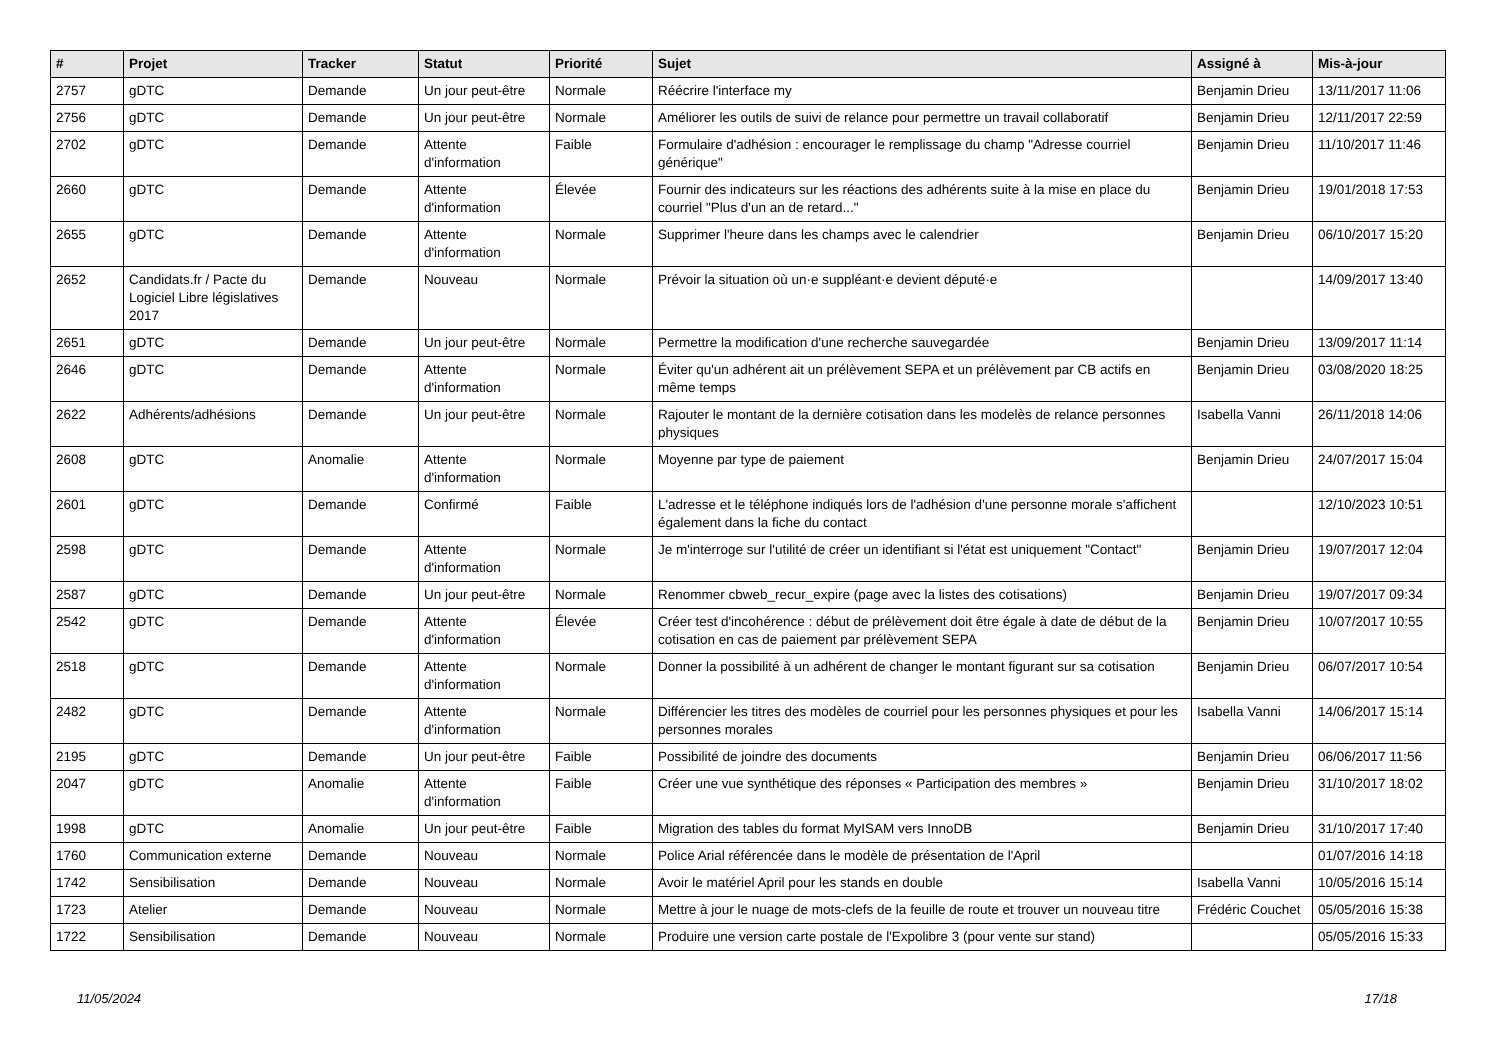| # | Projet | Tracker | Statut | Priorité | Sujet | Assigné à | Mis-à-jour |
| --- | --- | --- | --- | --- | --- | --- | --- |
| 2757 | gDTC | Demande | Un jour peut-être | Normale | Réécrire l'interface my | Benjamin Drieu | 13/11/2017 11:06 |
| 2756 | gDTC | Demande | Un jour peut-être | Normale | Améliorer les outils de suivi de relance pour permettre un travail collaboratif | Benjamin Drieu | 12/11/2017 22:59 |
| 2702 | gDTC | Demande | Attente d'information | Faible | Formulaire d'adhésion : encourager le remplissage du champ "Adresse courriel générique" | Benjamin Drieu | 11/10/2017 11:46 |
| 2660 | gDTC | Demande | Attente d'information | Élevée | Fournir des indicateurs sur les réactions des adhérents suite à la mise en place du courriel "Plus d'un an de retard..." | Benjamin Drieu | 19/01/2018 17:53 |
| 2655 | gDTC | Demande | Attente d'information | Normale | Supprimer l'heure dans les champs avec le calendrier | Benjamin Drieu | 06/10/2017 15:20 |
| 2652 | Candidats.fr / Pacte du Logiciel Libre législatives 2017 | Demande | Nouveau | Normale | Prévoir la situation où un·e suppléant·e devient député·e | | 14/09/2017 13:40 |
| 2651 | gDTC | Demande | Un jour peut-être | Normale | Permettre la modification d'une recherche sauvegardée | Benjamin Drieu | 13/09/2017 11:14 |
| 2646 | gDTC | Demande | Attente d'information | Normale | Éviter qu'un adhérent ait un prélèvement SEPA et un prélèvement par CB actifs en même temps | Benjamin Drieu | 03/08/2020 18:25 |
| 2622 | Adhérents/adhésions | Demande | Un jour peut-être | Normale | Rajouter le montant de la dernière cotisation dans les modelès de relance personnes physiques | Isabella Vanni | 26/11/2018 14:06 |
| 2608 | gDTC | Anomalie | Attente d'information | Normale | Moyenne par type de paiement | Benjamin Drieu | 24/07/2017 15:04 |
| 2601 | gDTC | Demande | Confirmé | Faible | L'adresse et le téléphone indiqués lors de l'adhésion d'une personne morale s'affichent également dans la fiche du contact | | 12/10/2023 10:51 |
| 2598 | gDTC | Demande | Attente d'information | Normale | Je m'interroge sur l'utilité de créer un identifiant si l'état est uniquement "Contact" | Benjamin Drieu | 19/07/2017 12:04 |
| 2587 | gDTC | Demande | Un jour peut-être | Normale | Renommer cbweb_recur_expire (page avec la listes des cotisations) | Benjamin Drieu | 19/07/2017 09:34 |
| 2542 | gDTC | Demande | Attente d'information | Élevée | Créer test d'incohérence : début de prélèvement doit être égale à date de début de la cotisation en cas de paiement par prélèvement SEPA | Benjamin Drieu | 10/07/2017 10:55 |
| 2518 | gDTC | Demande | Attente d'information | Normale | Donner la possibilité à un adhérent de changer le montant figurant sur sa cotisation | Benjamin Drieu | 06/07/2017 10:54 |
| 2482 | gDTC | Demande | Attente d'information | Normale | Différencier les titres des modèles de courriel pour les personnes physiques et pour les personnes morales | Isabella Vanni | 14/06/2017 15:14 |
| 2195 | gDTC | Demande | Un jour peut-être | Faible | Possibilité de joindre des documents | Benjamin Drieu | 06/06/2017 11:56 |
| 2047 | gDTC | Anomalie | Attente d'information | Faible | Créer une vue synthétique des réponses « Participation des membres » | Benjamin Drieu | 31/10/2017 18:02 |
| 1998 | gDTC | Anomalie | Un jour peut-être | Faible | Migration des tables du format MyISAM vers InnoDB | Benjamin Drieu | 31/10/2017 17:40 |
| 1760 | Communication externe | Demande | Nouveau | Normale | Police Arial référencée dans le modèle de présentation de l'April | | 01/07/2016 14:18 |
| 1742 | Sensibilisation | Demande | Nouveau | Normale | Avoir le matériel April pour les stands en double | Isabella Vanni | 10/05/2016 15:14 |
| 1723 | Atelier | Demande | Nouveau | Normale | Mettre à jour le nuage de mots-clefs de la feuille de route et trouver un nouveau titre | Frédéric Couchet | 05/05/2016 15:38 |
| 1722 | Sensibilisation | Demande | Nouveau | Normale | Produire une version carte postale de l'Expolibre 3 (pour vente sur stand) | | 05/05/2016 15:33 |
11/05/2024 17/18